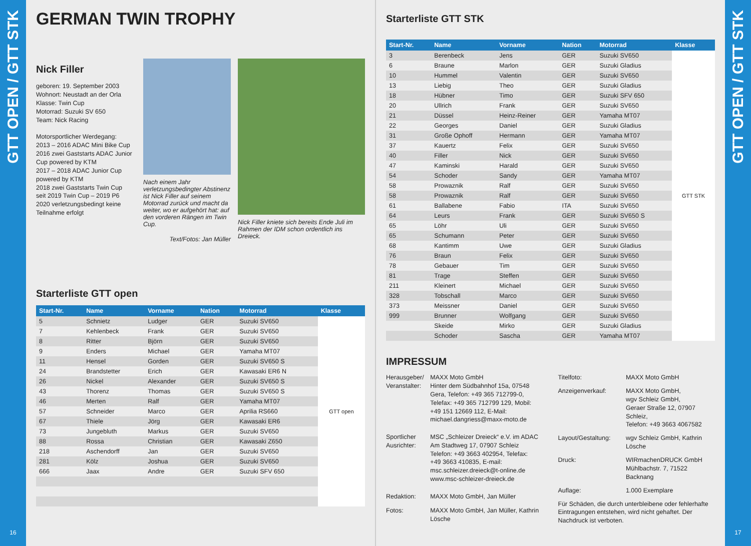GTT OPEN / GTT STK
16
GERMAN TWIN TROPHY
Nick Filler
geboren: 19. September 2003
Wohnort: Neustadt an der Orla
Klasse: Twin Cup
Motorrad: Suzuki SV 650
Team: Nick Racing
Motorsportlicher Werdegang:
2013 – 2016 ADAC Mini Bike Cup
2016 zwei Gaststarts ADAC Junior Cup powered by KTM
2017 – 2018 ADAC Junior Cup powered by KTM
2018 zwei Gaststarts Twin Cup
seit 2019 Twin Cup – 2019 P6
2020 verletzungsbedingt keine Teilnahme erfolgt
Nach einem Jahr verletzungsbedingter Abstinenz ist Nick Filler auf seinem Motorrad zurück und macht da weiter, wo er aufgehört hat: auf den vorderen Rängen im Twin Cup.
Text/Fotos: Jan Müller
Nick Filler kniete sich bereits Ende Juli im Rahmen der IDM schon ordentlich ins Dreieck.
Starterliste GTT open
| Start-Nr. | Name | Vorname | Nation | Motorrad | Klasse |
| --- | --- | --- | --- | --- | --- |
| 5 | Schnietz | Ludger | GER | Suzuki SV650 | GTT open |
| 7 | Kehlenbeck | Frank | GER | Suzuki SV650 | |
| 8 | Ritter | Björn | GER | Suzuki SV650 | |
| 9 | Enders | Michael | GER | Yamaha MT07 | |
| 11 | Hensel | Gorden | GER | Suzuki SV650 S | |
| 24 | Brandstetter | Erich | GER | Kawasaki ER6 N | |
| 26 | Nickel | Alexander | GER | Suzuki SV650 S | |
| 43 | Thorenz | Thomas | GER | Suzuki SV650 S | |
| 46 | Merten | Ralf | GER | Yamaha MT07 | |
| 57 | Schneider | Marco | GER | Aprilia RS660 | |
| 67 | Thiele | Jörg | GER | Kawasaki ER6 | |
| 73 | Jungebluth | Markus | GER | Suzuki SV650 | |
| 88 | Rossa | Christian | GER | Kawasaki Z650 | |
| 218 | Aschendorff | Jan | GER | Suzuki SV650 | |
| 281 | Kölz | Joshua | GER | Suzuki SV650 | |
| 666 | Jaax | Andre | GER | Suzuki SFV 650 | |
Starterliste GTT STK
| Start-Nr. | Name | Vorname | Nation | Motorrad | Klasse |
| --- | --- | --- | --- | --- | --- |
| 3 | Berenbeck | Jens | GER | Suzuki SV650 | GTT STK |
| 6 | Braune | Marlon | GER | Suzuki Gladius | |
| 10 | Hummel | Valentin | GER | Suzuki SV650 | |
| 13 | Liebig | Theo | GER | Suzuki Gladius | |
| 18 | Hübner | Timo | GER | Suzuki SFV 650 | |
| 20 | Ullrich | Frank | GER | Suzuki SV650 | |
| 21 | Düssel | Heinz-Reiner | GER | Yamaha MT07 | |
| 22 | Georges | Daniel | GER | Suzuki Gladius | |
| 31 | Große Ophoff | Hermann | GER | Yamaha MT07 | |
| 37 | Kauertz | Felix | GER | Suzuki SV650 | |
| 40 | Filler | Nick | GER | Suzuki SV650 | |
| 47 | Kaminski | Harald | GER | Suzuki SV650 | |
| 54 | Schoder | Sandy | GER | Yamaha MT07 | |
| 58 | Prowaznik | Ralf | GER | Suzuki SV650 | |
| 58 | Prowaznik | Ralf | GER | Suzuki SV650 | |
| 61 | Ballabene | Fabio | ITA | Suzuki SV650 | |
| 64 | Leurs | Frank | GER | Suzuki SV650 S | |
| 65 | Löhr | Uli | GER | Suzuki SV650 | |
| 65 | Schumann | Peter | GER | Suzuki SV650 | |
| 68 | Kantimm | Uwe | GER | Suzuki Gladius | |
| 76 | Braun | Felix | GER | Suzuki SV650 | |
| 78 | Gebauer | Tim | GER | Suzuki SV650 | |
| 81 | Trage | Steffen | GER | Suzuki SV650 | |
| 211 | Kleinert | Michael | GER | Suzuki SV650 | |
| 328 | Tobschall | Marco | GER | Suzuki SV650 | |
| 373 | Meissner | Daniel | GER | Suzuki SV650 | |
| 999 | Brunner | Wolfgang | GER | Suzuki SV650 | |
| | Skeide | Mirko | GER | Suzuki Gladius | |
| | Schoder | Sascha | GER | Yamaha MT07 | |
IMPRESSUM
| Herausgeber/ Veranstalter: | MAXX Moto GmbH Hinter dem Südbahnhof 15a, 07548 Gera, Telefon: +49 365 712799-0, Telefax: +49 365 712799 129, Mobil: +49 151 12669 112, E-Mail: michael.dangriess@maxx-moto.de |
| Sportlicher Ausrichter: | MSC „Schleizer Dreieck“ e.V. im ADAC Am Stadtweg 17, 07907 Schleiz Telefon: +49 3663 402954, Telefax: +49 3663 410835, E-mail: msc.schleizer.dreieck@t-online.de www.msc-schleizer-dreieck.de |
| Redaktion: | MAXX Moto GmbH, Jan Müller |
| Fotos: | MAXX Moto GmbH, Jan Müller, Kathrin Lösche |
| Titelfoto: | MAXX Moto GmbH |
| Anzeigenverkauf: | MAXX Moto GmbH, wgv Schleiz GmbH, Geraer Straße 12, 07907 Schleiz, Telefon: +49 3663 4067582 |
| Layout/Gestaltung: | wgv Schleiz GmbH, Kathrin Lösche |
| Druck: | WIRmachenDRUCK GmbH Mühlbachstr. 7, 71522 Backnang |
| Auflage: | 1.000 Exemplare |
| Für Schäden, die durch unterbleibene oder fehlerhafte Eintragungen entstehen, wird nicht gehaftet. Der Nachdruck ist verboten. | |
GTT OPEN / GTT STK
17